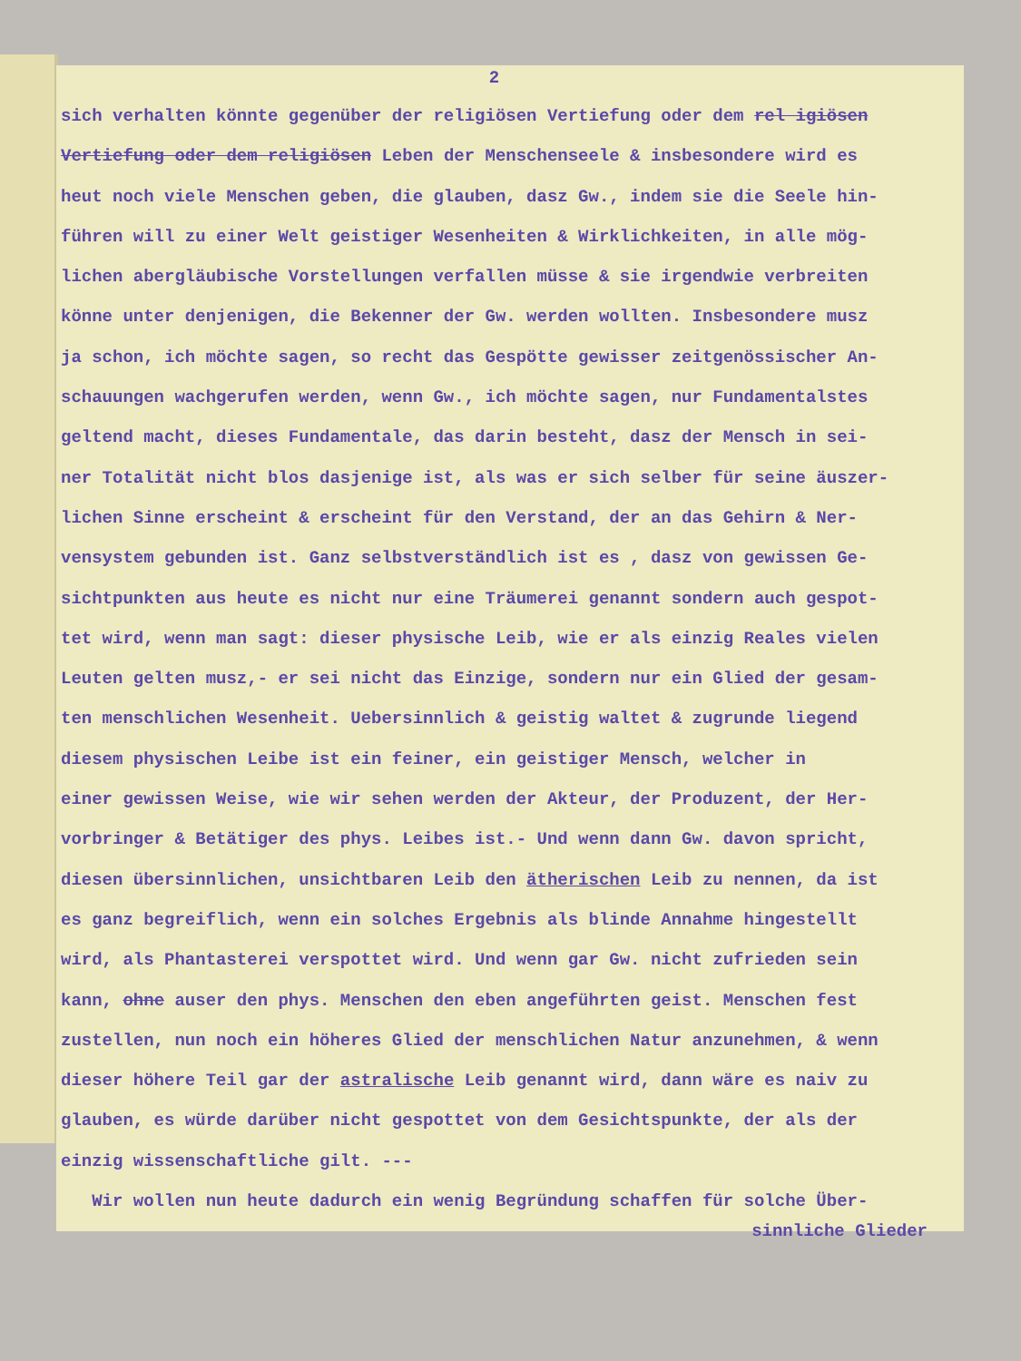2
sich verhalten könnte gegenüber der religiösen Vertiefung oder dem rel igiösen
Vertiefung oder dem religiösen Leben der Menschenseele & insbesondere wird es
heut noch viele Menschen geben, die glauben, dasz Gw., indem sie die Seele hin-
führen will zu einer Welt geistiger Wesenheiten & Wirklichkeiten, in alle mög-
lichen abergläubische Vorstellungen verfallen müsse & sie irgendwie verbreiten
könne unter denjenigen, die Bekenner der Gw. werden wollten. Insbesondere musz
ja schon, ich möchte sagen, so recht das Gespötte gewisser zeitgenössischer An-
schauungen wachgerufen werden, wenn Gw., ich möchte sagen, nur Fundamentalstes
geltend macht, dieses Fundamentale, das darin besteht, dasz der Mensch in sei-
ner Totalität nicht blos dasjenige ist, als was er sich selber für seine äuszer-
lichen Sinne erscheint & erscheint für den Verstand, der an das Gehirn & Ner-
vensystem gebunden ist. Ganz selbstverständlich ist es , dasz von gewissen Ge-
sichtpunkten aus heute es nicht nur eine Träumerei genannt sondern auch gespot-
tet wird, wenn man sagt: dieser physische Leib, wie er als einzig Reales vielen
Leuten gelten musz,- er sei nicht das Einzige, sondern nur ein Glied der gesam-
ten menschlichen Wesenheit. Uebersinnlich & geistig waltet & zugrunde liegend
diesem physischen Leibe ist ein feiner, ein geistiger Mensch, welcher in
einer gewissen Weise, wie wir sehen werden der Akteur, der Produzent, der Her-
vorbringer & Betätiger des phys. Leibes ist.- Und wenn dann Gw. davon spricht,
diesen übersinnlichen, unsichtbaren Leib den ätherischen Leib zu nennen, da ist
es ganz begreiflich, wenn ein solches Ergebnis als blinde Annahme hingestellt
wird, als Phantasterei verspottet wird. Und wenn gar Gw. nicht zufrieden sein
kann, ohne auser den phys. Menschen den eben angeführten geist. Menschen fest
zustellen, nun noch ein höheres Glied der menschlichen Natur anzunehmen, & wenn
dieser höhere Teil gar der astralische Leib genannt wird, dann wäre es naiv zu
glauben, es würde darüber nicht gespottet von dem Gesichtspunkte, der als der
einzig wissenschaftliche gilt. ---
Wir wollen nun heute dadurch ein wenig Begründung schaffen für solche Über-
sinnliche Glieder